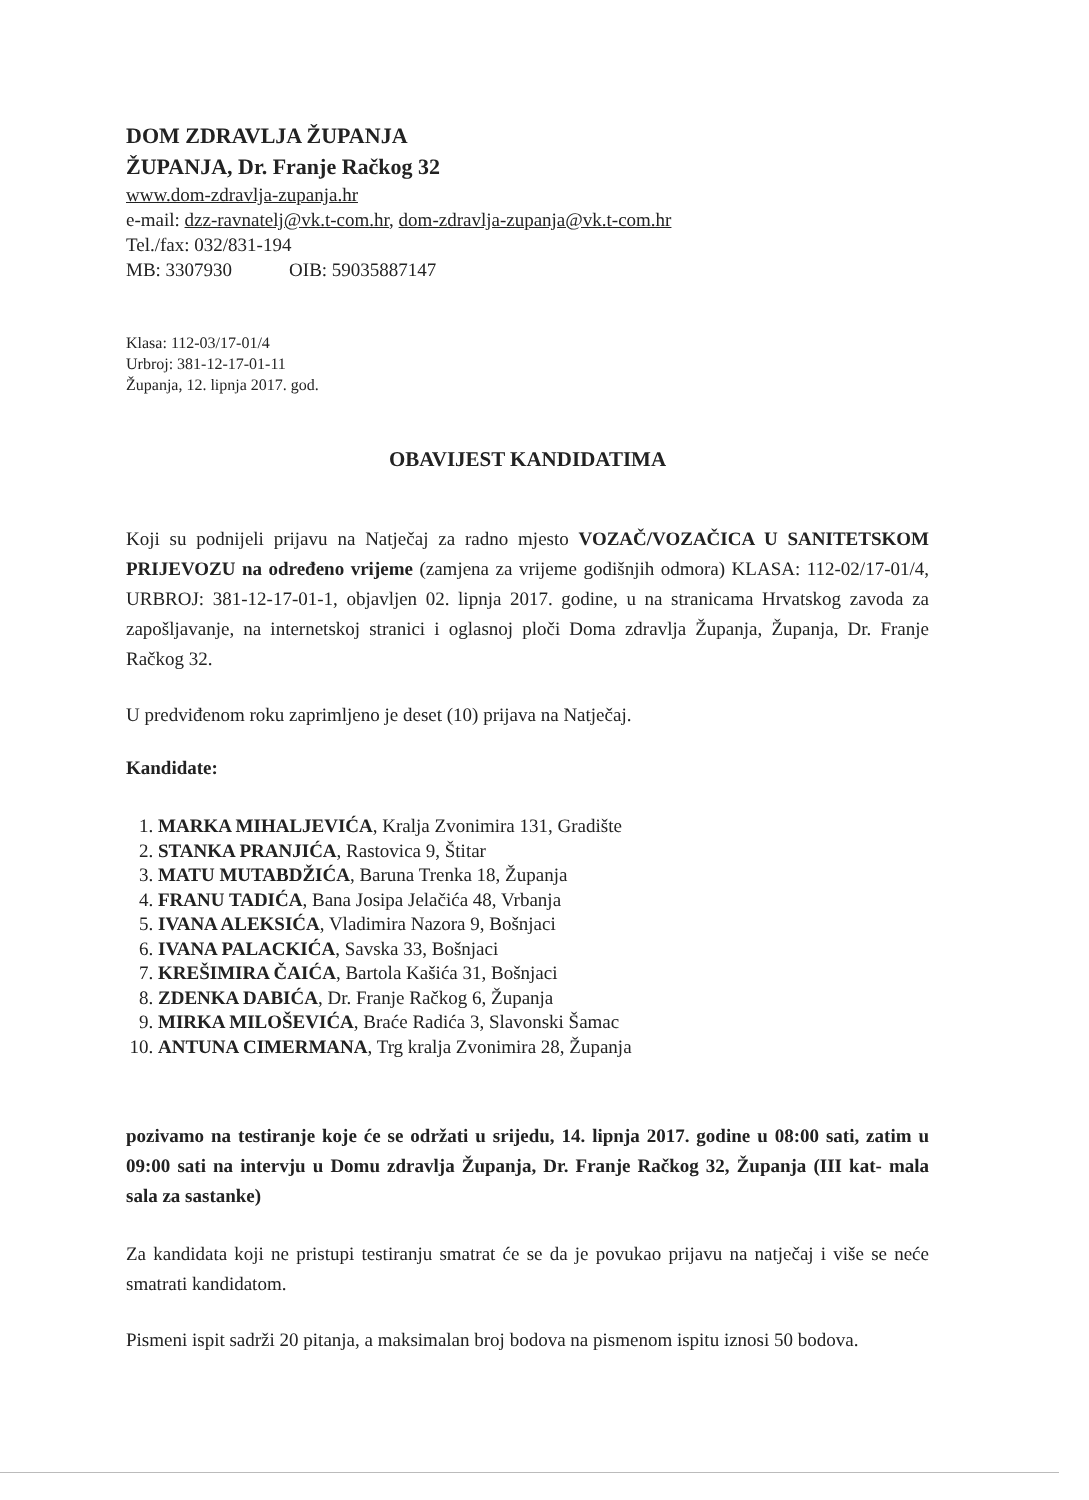DOM ZDRAVLJA ŽUPANJA
ŽUPANJA, Dr. Franje Račkog 32
www.dom-zdravlja-zupanja.hr
e-mail: dzz-ravnatelj@vk.t-com.hr, dom-zdravlja-zupanja@vk.t-com.hr
Tel./fax: 032/831-194
MB: 3307930 OIB: 59035887147
Klasa: 112-03/17-01/4
Urbroj: 381-12-17-01-11
Županja, 12. lipnja 2017. god.
OBAVIJEST KANDIDATIMA
Koji su podnijeli prijavu na Natječaj za radno mjesto VOZAČ/VOZAČICA U SANITETSKOM PRIJEVOZU na određeno vrijeme (zamjena za vrijeme godišnjih odmora) KLASA: 112-02/17-01/4, URBROJ: 381-12-17-01-1, objavljen 02. lipnja 2017. godine, u na stranicama Hrvatskog zavoda za zapošljavanje, na internetskoj stranici i oglasnoj ploči Doma zdravlja Županja, Županja, Dr. Franje Račkog 32.
U predviđenom roku zaprimljeno je deset (10) prijava na Natječaj.
Kandidate:
1. MARKA MIHALJEVIĆA, Kralja Zvonimira 131, Gradište
2. STANKA PRANJIĆA, Rastovica 9, Štitar
3. MATU MUTABDŽIĆA, Baruna Trenka 18, Županja
4. FRANU TADIĆA, Bana Josipa Jelačića 48, Vrbanja
5. IVANA ALEKSIĆA, Vladimira Nazora 9, Bošnjaci
6. IVANA PALACKIĆA, Savska 33, Bošnjaci
7. KREŠIMIRA ČAIĆA, Bartola Kašića 31, Bošnjaci
8. ZDENKA DABIĆA, Dr. Franje Račkog 6, Županja
9. MIRKA MILOŠEVIĆA, Braće Radića 3, Slavonski Šamac
10. ANTUNA CIMERMANA, Trg kralja Zvonimira 28, Županja
pozivamo na testiranje koje će se održati u srijedu, 14. lipnja 2017. godine u 08:00 sati, zatim u 09:00 sati na intervju u Domu zdravlja Županja, Dr. Franje Račkog 32, Županja (III kat- mala sala za sastanke)
Za kandidata koji ne pristupi testiranju smatrat će se da je povukao prijavu na natječaj i više se neće smatrati kandidatom.
Pismeni ispit sadrži 20 pitanja, a maksimalan broj bodova na pismenom ispitu iznosi 50 bodova.